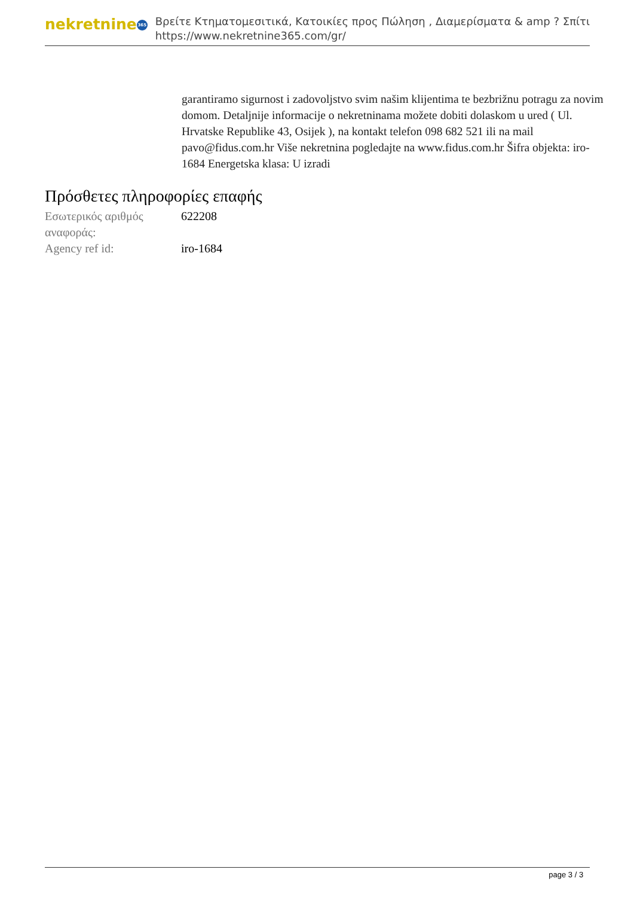nekretnine 365
Βρείτε Κτηματομεσιτικά, Κατοικίες προς Πώληση , Διαμερίσματα & amp ? Σπίτι
https://www.nekretnine365.com/gr/
garantiramo sigurnost i zadovoljstvo svim našim klijentima te bezbrižnu potragu za novim domom. Detaljnije informacije o nekretninama možete dobiti dolaskom u ured ( Ul. Hrvatske Republike 43, Osijek ), na kontakt telefon 098 682 521 ili na mail pavo@fidus.com.hr Više nekretnina pogledajte na www.fidus.com.hr Šifra objekta: iro-1684 Energetska klasa: U izradi
Πρόσθετες πληροφορίες επαφής
| Εσωτερικός αριθμός αναφοράς: | 622208 |
| Agency ref id: | iro-1684 |
page 3 / 3